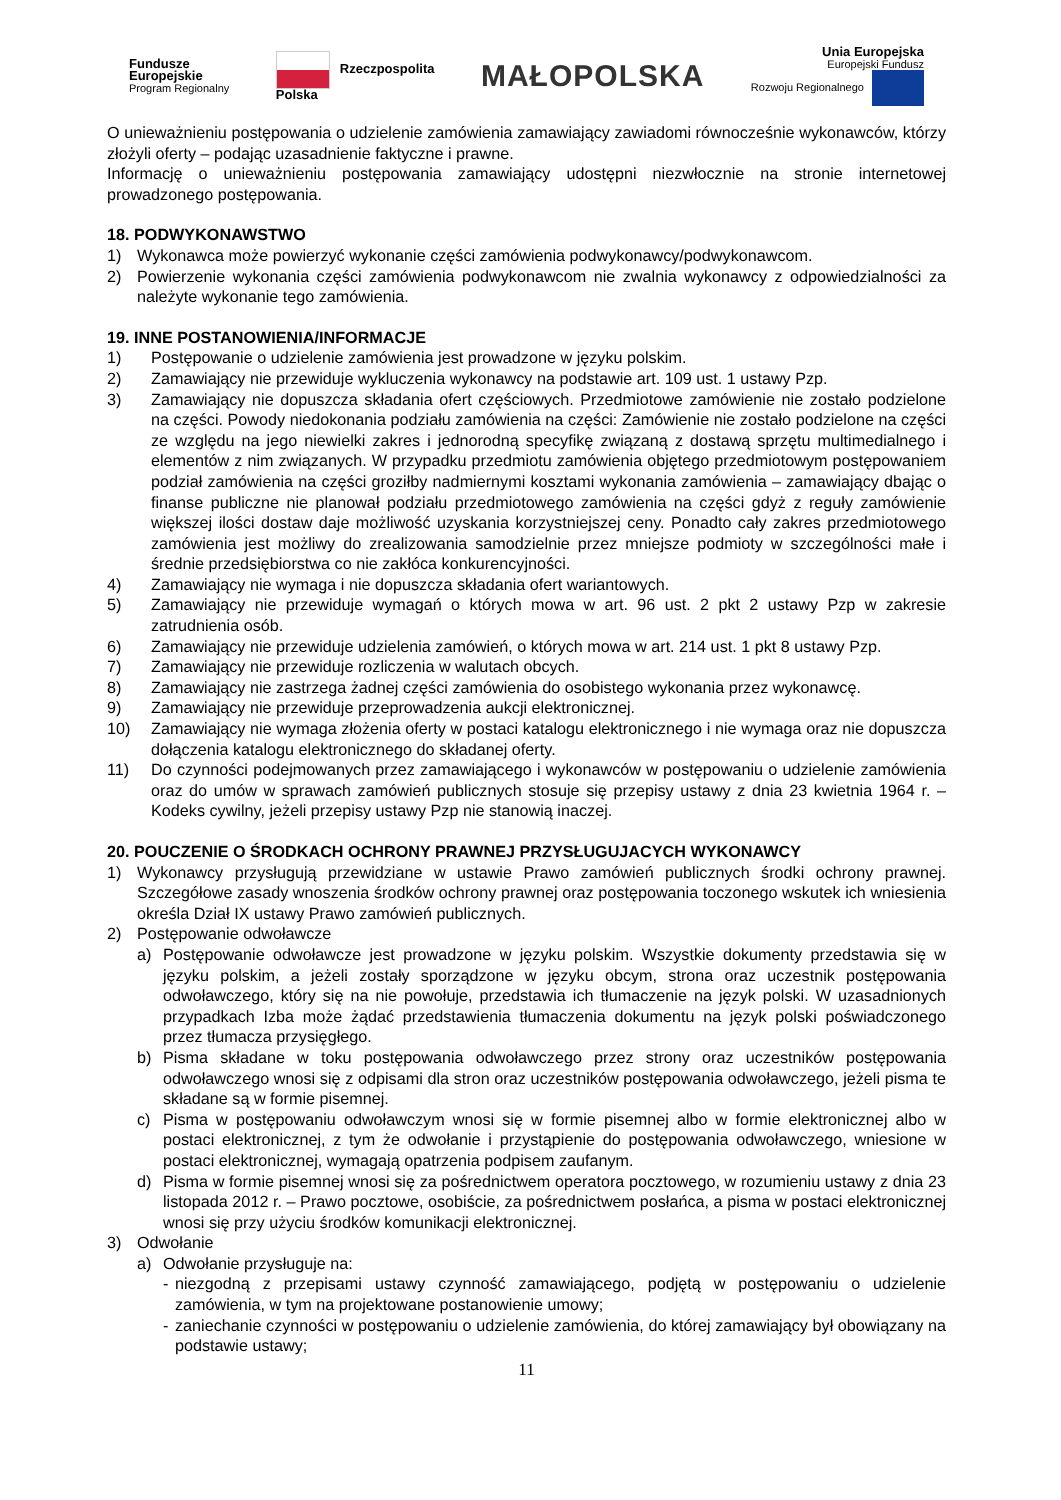Fundusze
Europejskie
Program Regionalny
Rzeczpospolita
Polska
MAŁOPOLSKA
Unia Europejska
Europejski Fundusz
Rozwoju Regionalnego
O unieważnieniu postępowania o udzielenie zamówienia zamawiający zawiadomi równocześnie wykonawców, którzy złożyli oferty – podając uzasadnienie faktyczne i prawne.
Informację o unieważnieniu postępowania zamawiający udostępni niezwłocznie na stronie internetowej prowadzonego postępowania.
18. PODWYKONAWSTWO
1) Wykonawca może powierzyć wykonanie części zamówienia podwykonawcy/podwykonawcom.
2) Powierzenie wykonania części zamówienia podwykonawcom nie zwalnia wykonawcy z odpowiedzialności za należyte wykonanie tego zamówienia.
19. INNE POSTANOWIENIA/INFORMACJE
1) Postępowanie o udzielenie zamówienia jest prowadzone w języku polskim.
2) Zamawiający nie przewiduje wykluczenia wykonawcy na podstawie art. 109 ust. 1 ustawy Pzp.
3) Zamawiający nie dopuszcza składania ofert częściowych. Przedmiotowe zamówienie nie zostało podzielone na części. Powody niedokonania podziału zamówienia na części: Zamówienie nie zostało podzielone na części ze względu na jego niewielki zakres i jednorodną specyfikę związaną z dostawą sprzętu multimedialnego i elementów z nim związanych. W przypadku przedmiotu zamówienia objętego przedmiotowym postępowaniem podział zamówienia na części groziłby nadmiernymi kosztami wykonania zamówienia – zamawiający dbając o finanse publiczne nie planował podziału przedmiotowego zamówienia na części gdyż z reguły zamówienie większej ilości dostaw daje możliwość uzyskania korzystniejszej ceny. Ponadto cały zakres przedmiotowego zamówienia jest możliwy do zrealizowania samodzielnie przez mniejsze podmioty w szczególności małe i średnie przedsiębiorstwa co nie zakłóca konkurencyjności.
4) Zamawiający nie wymaga i nie dopuszcza składania ofert wariantowych.
5) Zamawiający nie przewiduje wymagań o których mowa w art. 96 ust. 2 pkt 2 ustawy Pzp w zakresie zatrudnienia osób.
6) Zamawiający nie przewiduje udzielenia zamówień, o których mowa w art. 214 ust. 1 pkt 8 ustawy Pzp.
7) Zamawiający nie przewiduje rozliczenia w walutach obcych.
8) Zamawiający nie zastrzega żadnej części zamówienia do osobistego wykonania przez wykonawcę.
9) Zamawiający nie przewiduje przeprowadzenia aukcji elektronicznej.
10) Zamawiający nie wymaga złożenia oferty w postaci katalogu elektronicznego i nie wymaga oraz nie dopuszcza dołączenia katalogu elektronicznego do składanej oferty.
11) Do czynności podejmowanych przez zamawiającego i wykonawców w postępowaniu o udzielenie zamówienia oraz do umów w sprawach zamówień publicznych stosuje się przepisy ustawy z dnia 23 kwietnia 1964 r. – Kodeks cywilny, jeżeli przepisy ustawy Pzp nie stanowią inaczej.
20. POUCZENIE O ŚRODKACH OCHRONY PRAWNEJ PRZYSŁUGUJACYCH WYKONAWCY
1) Wykonawcy przysługują przewidziane w ustawie Prawo zamówień publicznych środki ochrony prawnej. Szczegółowe zasady wnoszenia środków ochrony prawnej oraz postępowania toczonego wskutek ich wniesienia określa Dział IX ustawy Prawo zamówień publicznych.
2) Postępowanie odwoławcze
a) Postępowanie odwoławcze jest prowadzone w języku polskim. Wszystkie dokumenty przedstawia się w języku polskim, a jeżeli zostały sporządzone w języku obcym, strona oraz uczestnik postępowania odwoławczego, który się na nie powołuje, przedstawia ich tłumaczenie na język polski. W uzasadnionych przypadkach Izba może żądać przedstawienia tłumaczenia dokumentu na język polski poświadczonego przez tłumacza przysięgłego.
b) Pisma składane w toku postępowania odwoławczego przez strony oraz uczestników postępowania odwoławczego wnosi się z odpisami dla stron oraz uczestników postępowania odwoławczego, jeżeli pisma te składane są w formie pisemnej.
c) Pisma w postępowaniu odwoławczym wnosi się w formie pisemnej albo w formie elektronicznej albo w postaci elektronicznej, z tym że odwołanie i przystąpienie do postępowania odwoławczego, wniesione w postaci elektronicznej, wymagają opatrzenia podpisem zaufanym.
d) Pisma w formie pisemnej wnosi się za pośrednictwem operatora pocztowego, w rozumieniu ustawy z dnia 23 listopada 2012 r. – Prawo pocztowe, osobiście, za pośrednictwem posłańca, a pisma w postaci elektronicznej wnosi się przy użyciu środków komunikacji elektronicznej.
3) Odwołanie
a) Odwołanie przysługuje na:
- niezgodną z przepisami ustawy czynność zamawiającego, podjętą w postępowaniu o udzielenie zamówienia, w tym na projektowane postanowienie umowy;
- zaniechanie czynności w postępowaniu o udzielenie zamówienia, do której zamawiający był obowiązany na podstawie ustawy;
11